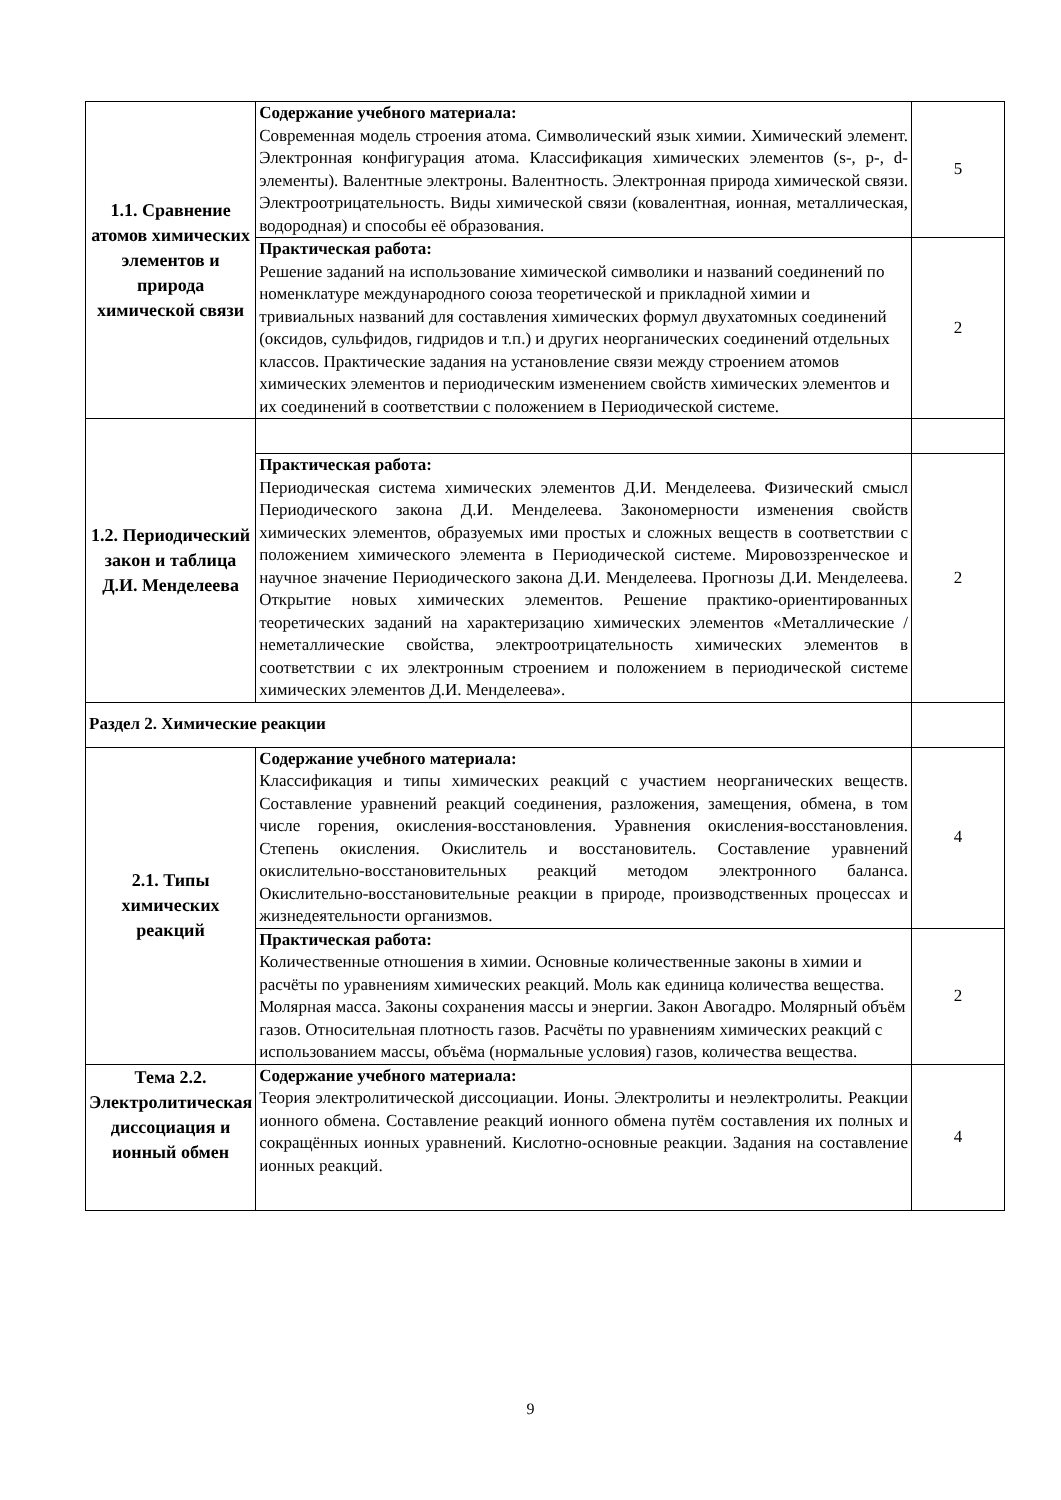| 1.1. Сравнение атомов химических элементов и природа химической связи | Содержание учебного материала: Современная модель строения атома. Символический язык химии. Химический элемент. Электронная конфигурация атома. Классификация химических элементов (s-, p-, d- элементы). Валентные электроны. Валентность. Электронная природа химической связи. Электроотрицательность. Виды химической связи (ковалентная, ионная, металлическая, водородная) и способы её образования. | 5 |
| | Практическая работа: Решение заданий на использование химической символики и названий соединений по номенклатуре международного союза теоретической и прикладной химии и тривиальных названий для составления химических формул двухатомных соединений (оксидов, сульфидов, гидридов и т.п.) и других неорганических соединений отдельных классов. Практические задания на установление связи между строением атомов химических элементов и периодическим изменением свойств химических элементов и их соединений в соответствии с положением в Периодической системе. | 2 |
| 1.2. Периодический закон и таблица Д.И. Менделеева | | |
| | Практическая работа: Периодическая система химических элементов Д.И. Менделеева. Физический смысл Периодического закона Д.И. Менделеева. Закономерности изменения свойств химических элементов, образуемых ими простых и сложных веществ в соответствии с положением химического элемента в Периодической системе. Мировоззренческое и научное значение Периодического закона Д.И. Менделеева. Прогнозы Д.И. Менделеева. Открытие новых химических элементов. Решение практико-ориентированных теоретических заданий на характеризацию химических элементов «Металлические / неметаллические свойства, электроотрицательность химических элементов в соответствии с их электронным строением и положением в периодической системе химических элементов Д.И. Менделеева». | 2 |
| Раздел 2. Химические реакции | | |
| 2.1. Типы химических реакций | Содержание учебного материала: Классификация и типы химических реакций с участием неорганических веществ. Составление уравнений реакций соединения, разложения, замещения, обмена, в том числе горения, окисления-восстановления. Уравнения окисления-восстановления. Степень окисления. Окислитель и восстановитель. Составление уравнений окислительно-восстановительных реакций методом электронного баланса. Окислительно-восстановительные реакции в природе, производственных процессах и жизнедеятельности организмов. | 4 |
| | Практическая работа: Количественные отношения в химии. Основные количественные законы в химии и расчёты по уравнениям химических реакций. Моль как единица количества вещества. Молярная масса. Законы сохранения массы и энергии. Закон Авогадро. Молярный объём газов. Относительная плотность газов. Расчёты по уравнениям химических реакций с использованием массы, объёма (нормальные условия) газов, количества вещества. | 2 |
| Тема 2.2. Электролитическая диссоциация и ионный обмен | Содержание учебного материала: Теория электролитической диссоциации. Ионы. Электролиты и неэлектролиты. Реакции ионного обмена. Составление реакций ионного обмена путём составления их полных и сокращённых ионных уравнений. Кислотно-основные реакции. Задания на составление ионных реакций. | 4 |
9